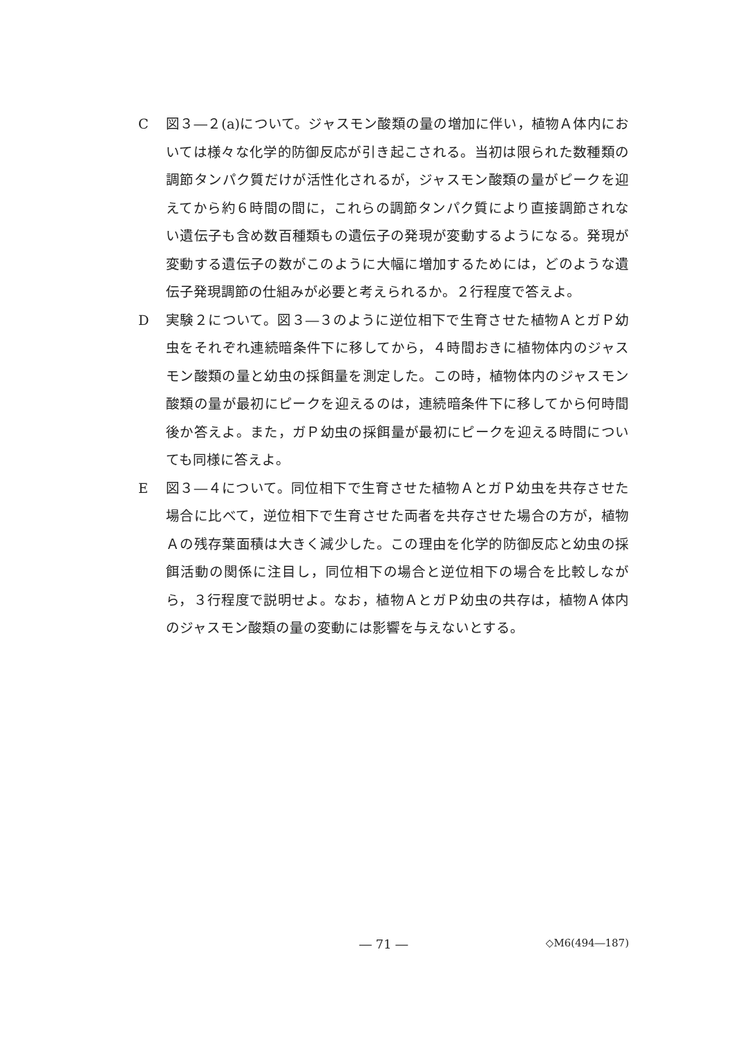C 図３―２(a)について。ジャスモン酸類の量の増加に伴い，植物Ａ体内においては様々な化学的防御反応が引き起こされる。当初は限られた数種類の調節タンパク質だけが活性化されるが，ジャスモン酸類の量がピークを迎えてから約６時間の間に，これらの調節タンパク質により直接調節されない遺伝子も含め数百種類もの遺伝子の発現が変動するようになる。発現が変動する遺伝子の数がこのように大幅に増加するためには，どのような遺伝子発現調節の仕組みが必要と考えられるか。２行程度で答えよ。
D 実験２について。図３―３のように逆位相下で生育させた植物ＡとガＰ幼虫をそれぞれ連続暗条件下に移してから，４時間おきに植物体内のジャスモン酸類の量と幼虫の採餌量を測定した。この時，植物体内のジャスモン酸類の量が最初にピークを迎えるのは，連続暗条件下に移してから何時間後か答えよ。また，ガＰ幼虫の採餌量が最初にピークを迎える時間についても同様に答えよ。
E 図３―４について。同位相下で生育させた植物ＡとガＰ幼虫を共存させた場合に比べて，逆位相下で生育させた両者を共存させた場合の方が，植物Ａの残存葉面積は大きく減少した。この理由を化学的防御反応と幼虫の採餌活動の関係に注目し，同位相下の場合と逆位相下の場合を比較しながら，３行程度で説明せよ。なお，植物ＡとガＰ幼虫の共存は，植物Ａ体内のジャスモン酸類の量の変動には影響を与えないとする。
― 71 ―
◇M6(494―187)